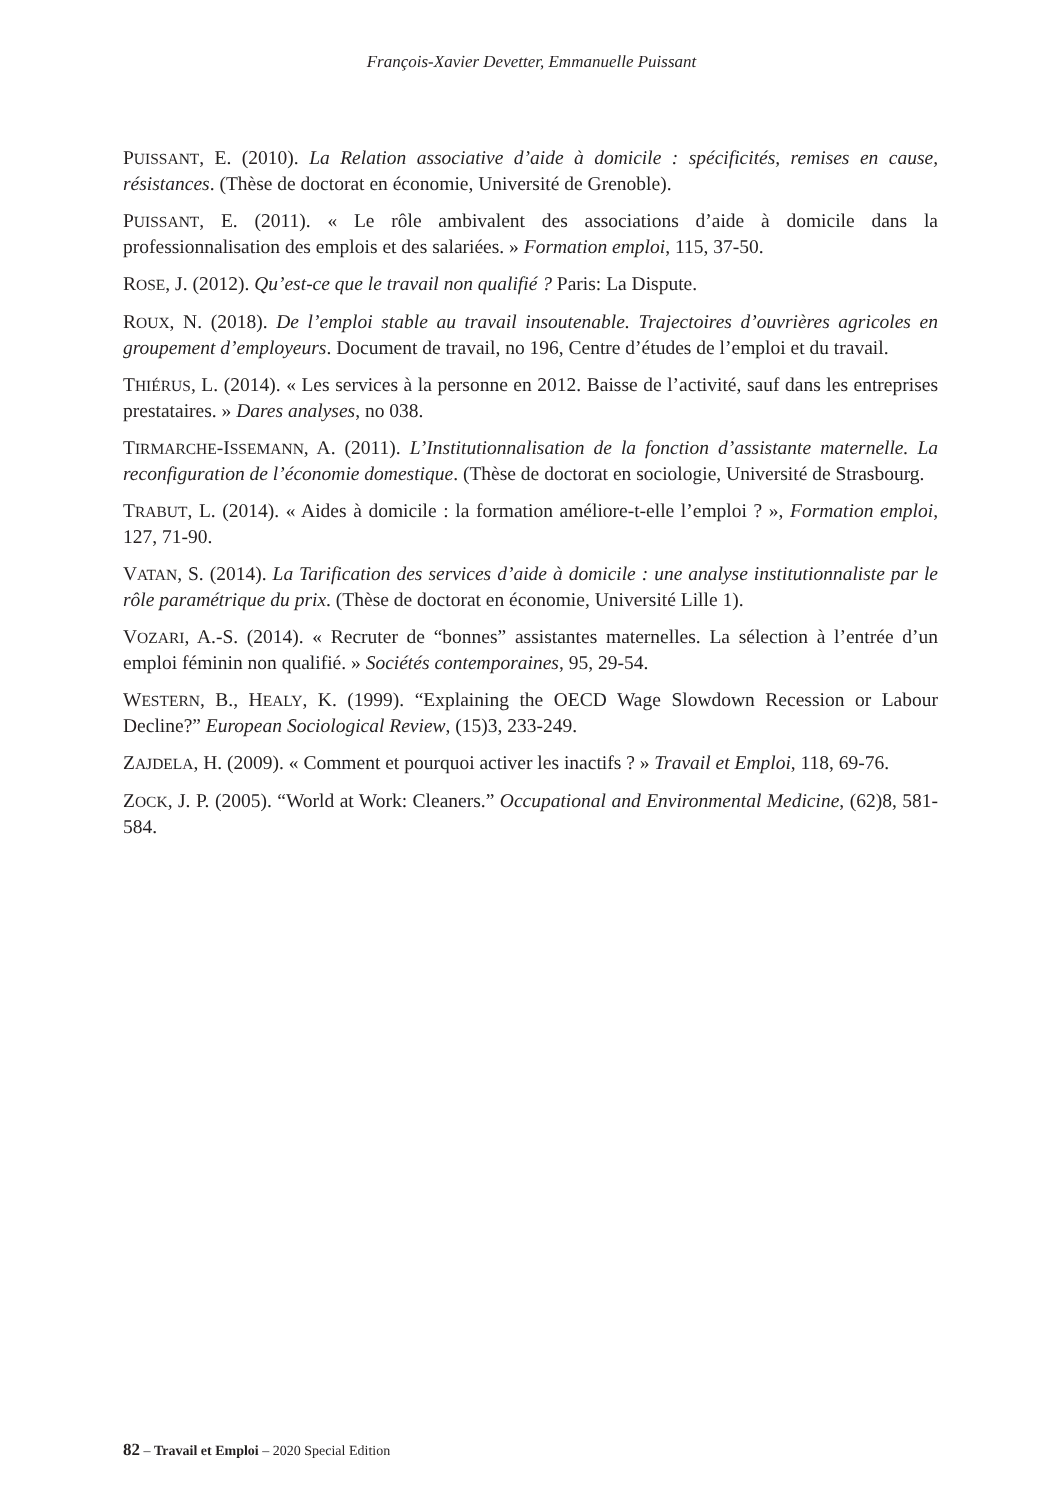François-Xavier Devetter, Emmanuelle Puissant
PUISSANT, E. (2010). La Relation associative d’aide à domicile : spécificités, remises en cause, résistances. (Thèse de doctorat en économie, Université de Grenoble).
PUISSANT, E. (2011). « Le rôle ambivalent des associations d’aide à domicile dans la professionnalisation des emplois et des salariées. » Formation emploi, 115, 37-50.
ROSE, J. (2012). Qu’est-ce que le travail non qualifié ? Paris: La Dispute.
ROUX, N. (2018). De l’emploi stable au travail insoutenable. Trajectoires d’ouvrières agricoles en groupement d’employeurs. Document de travail, no 196, Centre d’études de l’emploi et du travail.
THIÉRUS, L. (2014). « Les services à la personne en 2012. Baisse de l’activité, sauf dans les entreprises prestataires. » Dares analyses, no 038.
TIRMARCHE-ISSEMANN, A. (2011). L’Institutionnalisation de la fonction d’assistante maternelle. La reconfiguration de l’économie domestique. (Thèse de doctorat en sociologie, Université de Strasbourg.
TRABUT, L. (2014). « Aides à domicile : la formation améliore-t-elle l’emploi ? », Formation emploi, 127, 71-90.
VATAN, S. (2014). La Tarification des services d’aide à domicile : une analyse institutionnaliste par le rôle paramétrique du prix. (Thèse de doctorat en économie, Université Lille 1).
VOZARI, A.-S. (2014). « Recruter de “bonnes” assistantes maternelles. La sélection à l’entrée d’un emploi féminin non qualifié. » Sociétés contemporaines, 95, 29-54.
WESTERN, B., HEALY, K. (1999). “Explaining the OECD Wage Slowdown Recession or Labour Decline?” European Sociological Review, (15)3, 233-249.
ZAJDELA, H. (2009). « Comment et pourquoi activer les inactifs ? » Travail et Emploi, 118, 69-76.
ZOCK, J. P. (2005). “World at Work: Cleaners.” Occupational and Environmental Medicine, (62)8, 581-584.
82 – Travail et Emploi – 2020 Special Edition